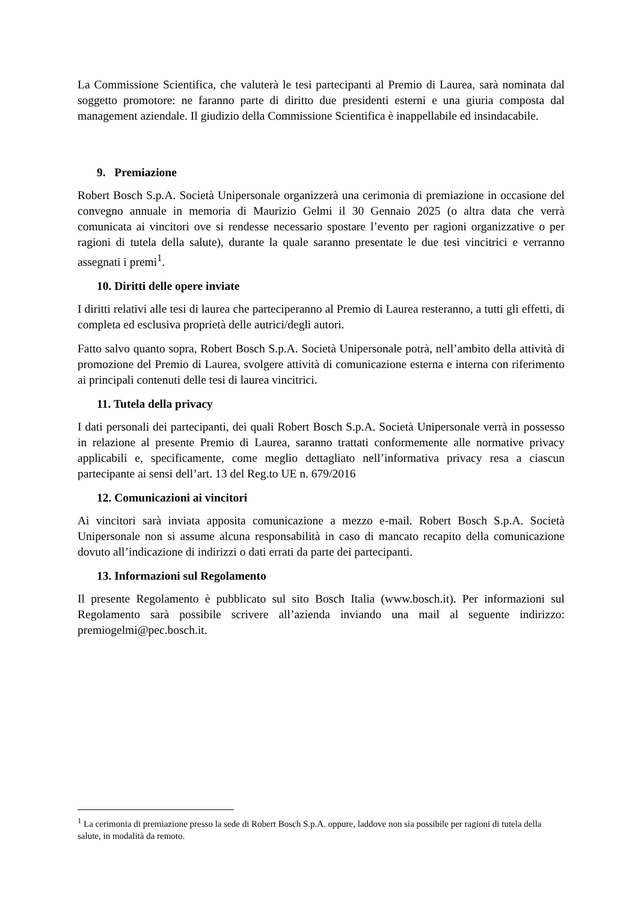La Commissione Scientifica, che valuterà le tesi partecipanti al Premio di Laurea, sarà nominata dal soggetto promotore: ne faranno parte di diritto due presidenti esterni e una giuria composta dal management aziendale. Il giudizio della Commissione Scientifica è inappellabile ed insindacabile.
9. Premiazione
Robert Bosch S.p.A. Società Unipersonale organizzerà una cerimonia di premiazione in occasione del convegno annuale in memoria di Maurizio Gelmi il 30 Gennaio 2025 (o altra data che verrà comunicata ai vincitori ove si rendesse necessario spostare l’evento per ragioni organizzative o per ragioni di tutela della salute), durante la quale saranno presentate le due tesi vincitrici e verranno assegnati i premi<sup>1</sup>.
10. Diritti delle opere inviate
I diritti relativi alle tesi di laurea che parteciperanno al Premio di Laurea resteranno, a tutti gli effetti, di completa ed esclusiva proprietà delle autrici/degli autori.
Fatto salvo quanto sopra, Robert Bosch S.p.A. Società Unipersonale potrà, nell’ambito della attività di promozione del Premio di Laurea, svolgere attività di comunicazione esterna e interna con riferimento ai principali contenuti delle tesi di laurea vincitrici.
11. Tutela della privacy
I dati personali dei partecipanti, dei quali Robert Bosch S.p.A. Società Unipersonale verrà in possesso in relazione al presente Premio di Laurea, saranno trattati conformemente alle normative privacy applicabili e, specificamente, come meglio dettagliato nell’informativa privacy resa a ciascun partecipante ai sensi dell’art. 13 del Reg.to UE n. 679/2016
12. Comunicazioni ai vincitori
Ai vincitori sarà inviata apposita comunicazione a mezzo e-mail. Robert Bosch S.p.A. Società Unipersonale non si assume alcuna responsabilità in caso di mancato recapito della comunicazione dovuto all’indicazione di indirizzi o dati errati da parte dei partecipanti.
13. Informazioni sul Regolamento
Il presente Regolamento è pubblicato sul sito Bosch Italia (www.bosch.it). Per informazioni sul Regolamento sarà possibile scrivere all’azienda inviando una mail al seguente indirizzo: premiogelmi@pec.bosch.it.
<sup>1</sup> La cerimonia di premiazione presso la sede di Robert Bosch S.p.A. oppure, laddove non sia possibile per ragioni di tutela della salute, in modalità da remoto.